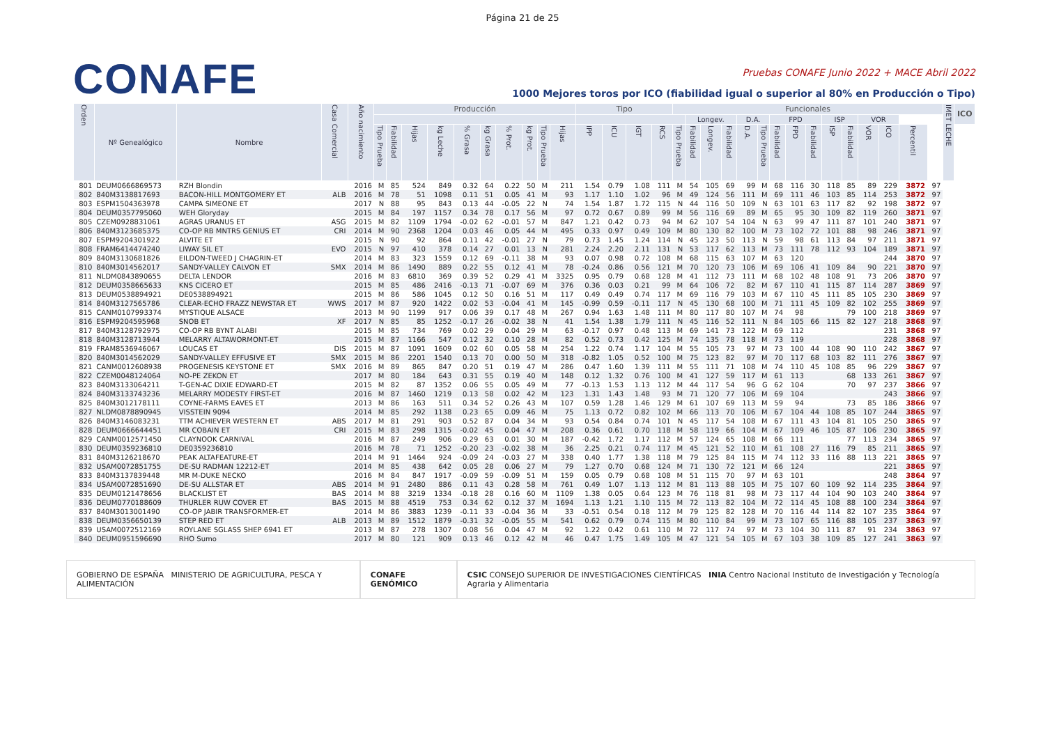Página 21 de 25
CONAFE
Pruebas CONAFE Junio 2022 + MACE Abril 2022
1000 Mejores toros por ICO (fiabilidad igual o superior al 80% en Producción o Tipo)
| Orden | Nº Genealógico | Nombre | Casa Comercial | Año nacimiento | Producción | | | | | | | | | | Tipo | | | | Funcionales | | | | | | | | | | | | | | | IMET LECHE | ICO |
| --- | --- | --- | --- | --- | --- | --- | --- | --- | --- | --- | --- | --- | --- | --- | --- | --- | --- | --- | --- | --- | --- | --- | --- | --- | --- | --- | --- | --- | --- | --- | --- | --- | --- | --- | --- |
| | | | | | | | | | | | | | | | | | | | | Longev. | | | D.A. | | FPD | | | ISP | | VOR | | | | | |
| | | | | | Tipo Prueba | Fiabilidad | Hijas | kg Leche | % Grasa | kg Grasa | % Prot. | kg Prot. | Tipo Prueba | Hijas | IPP | ICU | IGT | RCS | Tipo Prueba | Fiabilidad | Longev. | Fiabilidad | D.A. | Tipo Prueba | Fiabilidad | FPD | Fiabilidad | ISP | Fiabilidad | VOR | ICO | Percentil | | | |
| 801 | DEUM0666869573 | RZH Blondin | | 2016 | M | 85 | 524 | 849 | 0.32 | 64 | 0.22 | 50 | M | 211 | 1.54 | 0.79 | 1.08 | 111 | M | 54 | 105 | 69 | 99 | M | 68 | 116 | 30 | 118 | 85 | 89 | 229 | 3872 | 97 | | |
| 802 | 840M3138817693 | BACON-HILL MONTGOMERY ET | ALB | 2016 | M | 78 | 51 | 1098 | 0.11 | 51 | 0.05 | 41 | M | 93 | 1.17 | 1.10 | 1.02 | 96 | M | 49 | 124 | 56 | 111 | M | 69 | 111 | 46 | 103 | 85 | 114 | 253 | 3872 | 97 | | |
| 803 | ESPM1504363978 | CAMPA SIMEONE ET | | 2017 | N | 88 | 95 | 843 | 0.13 | 44 | -0.05 | 22 | N | 74 | 1.54 | 1.87 | 1.72 | 115 | N | 44 | 116 | 50 | 109 | N | 63 | 101 | 63 | 117 | 82 | 92 | 198 | 3872 | 97 | | |
| 804 | DEUM0357795060 | WEH Gloryday | | 2015 | M | 84 | 197 | 1157 | 0.34 | 78 | 0.17 | 56 | M | 97 | 0.72 | 0.67 | 0.89 | 99 | M | 56 | 116 | 69 | 89 | M | 65 | 95 | 30 | 109 | 82 | 119 | 260 | 3871 | 97 | | |
| 805 | CZEM0928831061 | AGRAS URANUS ET | ASG | 2015 | M | 82 | 1109 | 1794 | -0.02 | 62 | -0.01 | 57 | M | 847 | 1.21 | 0.42 | 0.73 | 94 | M | 62 | 107 | 54 | 104 | N | 63 | 99 | 47 | 111 | 87 | 101 | 240 | 3871 | 97 | | |
| 806 | 840M3123685375 | CO-OP RB MNTRS GENIUS ET | CRI | 2014 | M | 90 | 2368 | 1204 | 0.03 | 46 | 0.05 | 44 | M | 495 | 0.33 | 0.97 | 0.49 | 109 | M | 80 | 130 | 82 | 100 | M | 73 | 102 | 72 | 101 | 88 | 98 | 246 | 3871 | 97 | | |
| 807 | ESPM9204301922 | ALVITE ET | | 2015 | N | 90 | 92 | 864 | 0.11 | 42 | -0.01 | 27 | N | 79 | 0.73 | 1.45 | 1.24 | 114 | N | 45 | 123 | 50 | 113 | N | 59 | 98 | 61 | 113 | 84 | 97 | 211 | 3871 | 97 | | |
| 808 | FRAM6414474240 | LIWAY SIL ET | EVO | 2015 | N | 97 | 410 | 378 | 0.14 | 27 | 0.01 | 13 | N | 281 | 2.24 | 2.20 | 2.11 | 131 | N | 53 | 117 | 62 | 113 | M | 73 | 111 | 78 | 112 | 93 | 104 | 189 | 3871 | 97 | | |
| 809 | 840M3130681826 | EILDON-TWEED J CHAGRIN-ET | | 2014 | M | 83 | 323 | 1559 | 0.12 | 69 | -0.11 | 38 | M | 93 | 0.07 | 0.98 | 0.72 | 108 | M | 68 | 115 | 63 | 107 | M | 63 | 120 | | | | | 244 | 3870 | 97 | | |
| 810 | 840M3014562017 | SANDY-VALLEY CALVON ET | SMX | 2014 | M | 86 | 1490 | 889 | 0.22 | 55 | 0.12 | 41 | M | 78 | -0.24 | 0.86 | 0.56 | 121 | M | 70 | 120 | 73 | 106 | M | 69 | 106 | 41 | 109 | 84 | 90 | 221 | 3870 | 97 | | |
| 811 | NLDM0843890655 | DELTA LENDOR | | 2016 | M | 83 | 6810 | 369 | 0.39 | 52 | 0.29 | 41 | M | 3325 | 0.95 | 0.79 | 0.68 | 128 | M | 41 | 112 | 73 | 111 | M | 68 | 102 | 48 | 108 | 91 | 73 | 206 | 3870 | 97 | | |
| 812 | DEUM0358665633 | KNS CICERO ET | | 2015 | M | 85 | 486 | 2416 | -0.13 | 71 | -0.07 | 69 | M | 376 | 0.36 | 0.03 | 0.21 | 99 | M | 64 | 106 | 72 | 82 | M | 67 | 110 | 41 | 115 | 87 | 114 | 287 | 3869 | 97 | | |
| 813 | DEUM0538894921 | DE0538894921 | | 2015 | M | 86 | 586 | 1045 | 0.12 | 50 | 0.16 | 51 | M | 117 | 0.49 | 0.49 | 0.74 | 117 | M | 69 | 116 | 79 | 103 | M | 67 | 110 | 45 | 111 | 85 | 105 | 230 | 3869 | 97 | | |
| 814 | 840M3127565786 | CLEAR-ECHO FRAZZ NEWSTAR ET | WWS | 2017 | M | 87 | 920 | 1422 | 0.02 | 53 | -0.04 | 41 | M | 145 | -0.99 | 0.59 | -0.11 | 117 | N | 45 | 130 | 68 | 100 | M | 71 | 111 | 45 | 109 | 82 | 102 | 255 | 3869 | 97 | | |
| 815 | CANM0107993374 | MYSTIQUE ALSACE | | 2013 | M | 90 | 1199 | 917 | 0.06 | 39 | 0.17 | 48 | M | 267 | 0.94 | 1.63 | 1.48 | 111 | M | 80 | 117 | 80 | 107 | M | 74 | 98 | | | 79 | 100 | 218 | 3869 | 97 | | |
| 816 | ESPM9204595968 | SNOB ET | XF | 2017 | N | 85 | 85 | 1252 | -0.17 | 26 | -0.02 | 38 | N | 41 | 1.54 | 1.38 | 1.79 | 111 | N | 45 | 116 | 52 | 111 | N | 84 | 105 | 66 | 115 | 82 | 127 | 218 | 3868 | 97 | | |
| 817 | 840M3128792975 | CO-OP RB BYNT ALABI | | 2015 | M | 85 | 734 | 769 | 0.02 | 29 | 0.04 | 29 | M | 63 | -0.17 | 0.97 | 0.48 | 113 | M | 69 | 141 | 73 | 122 | M | 69 | 112 | | | | | 231 | 3868 | 97 | | |
| 818 | 840M3128713944 | MELARRY ALTAWORMONT-ET | | 2015 | M | 87 | 1166 | 547 | 0.12 | 32 | 0.10 | 28 | M | 82 | 0.52 | 0.73 | 0.42 | 125 | M | 74 | 135 | 78 | 118 | M | 73 | 119 | | | | | 228 | 3868 | 97 | | |
| 819 | FRAM8536946067 | LOUCAS ET | DIS | 2015 | M | 87 | 1091 | 1609 | 0.02 | 60 | 0.05 | 58 | M | 254 | 1.22 | 0.74 | 1.17 | 104 | M | 55 | 105 | 73 | 97 | M | 73 | 100 | 44 | 108 | 90 | 110 | 242 | 3867 | 97 | | |
| 820 | 840M3014562029 | SANDY-VALLEY EFFUSIVE ET | SMX | 2015 | M | 86 | 2201 | 1540 | 0.13 | 70 | 0.00 | 50 | M | 318 | -0.82 | 1.05 | 0.52 | 100 | M | 75 | 123 | 82 | 97 | M | 70 | 117 | 68 | 103 | 82 | 111 | 276 | 3867 | 97 | | |
| 821 | CANM0012608938 | PROGENESIS KEYSTONE ET | SMX | 2016 | M | 89 | 865 | 847 | 0.20 | 51 | 0.19 | 47 | M | 286 | 0.47 | 1.60 | 1.39 | 111 | M | 55 | 111 | 71 | 108 | M | 74 | 110 | 45 | 108 | 85 | 96 | 229 | 3867 | 97 | | |
| 822 | CZEM0048124064 | NO-PE ZEKON ET | | 2017 | M | 80 | 184 | 643 | 0.31 | 55 | 0.19 | 40 | M | 148 | 0.12 | 1.32 | 0.76 | 100 | M | 41 | 127 | 59 | 117 | M | 61 | 113 | | | 68 | 133 | 261 | 3867 | 97 | | |
| 823 | 840M3133064211 | T-GEN-AC DIXIE EDWARD-ET | | 2015 | M | 82 | 87 | 1352 | 0.06 | 55 | 0.05 | 49 | M | 77 | -0.13 | 1.53 | 1.13 | 112 | M | 44 | 117 | 54 | 96 | G | 62 | 104 | | | 70 | 97 | 237 | 3866 | 97 | | |
| 824 | 840M3133743236 | MELARRY MODESTY FIRST-ET | | 2016 | M | 87 | 1460 | 1219 | 0.13 | 58 | 0.02 | 42 | M | 123 | 1.31 | 1.43 | 1.48 | 93 | M | 71 | 120 | 77 | 106 | M | 69 | 104 | | | | | 243 | 3866 | 97 | | |
| 825 | 840M3012178111 | COYNE-FARMS EAVES ET | | 2013 | M | 86 | 163 | 511 | 0.34 | 52 | 0.26 | 43 | M | 107 | 0.59 | 1.28 | 1.46 | 129 | M | 61 | 107 | 69 | 113 | M | 59 | 94 | | | 73 | 85 | 186 | 3866 | 97 | | |
| 827 | NLDM0878890945 | VISSTEIN 9094 | | 2014 | M | 85 | 292 | 1138 | 0.23 | 65 | 0.09 | 46 | M | 75 | 1.13 | 0.72 | 0.82 | 102 | M | 66 | 113 | 70 | 106 | M | 67 | 104 | 44 | 108 | 85 | 107 | 244 | 3865 | 97 | | |
| 826 | 840M3146083231 | TTM ACHIEVER WESTERN ET | ABS | 2017 | M | 81 | 291 | 903 | 0.52 | 87 | 0.04 | 34 | M | 93 | 0.54 | 0.84 | 0.74 | 101 | N | 45 | 117 | 54 | 108 | M | 67 | 111 | 43 | 104 | 81 | 105 | 250 | 3865 | 97 | | |
| 828 | DEUM0666644451 | MR COBAIN ET | CRI | 2015 | M | 83 | 298 | 1315 | -0.02 | 45 | 0.04 | 47 | M | 208 | 0.36 | 0.61 | 0.70 | 118 | M | 58 | 119 | 66 | 104 | M | 67 | 109 | 46 | 105 | 87 | 106 | 230 | 3865 | 97 | | |
| 829 | CANM0012571450 | CLAYNOOK CARNIVAL | | 2016 | M | 87 | 249 | 906 | 0.29 | 63 | 0.01 | 30 | M | 187 | -0.42 | 1.72 | 1.17 | 112 | M | 57 | 124 | 65 | 108 | M | 66 | 111 | | | 77 | 113 | 234 | 3865 | 97 | | |
| 830 | DEUM0359236810 | DE0359236810 | | 2016 | M | 78 | 71 | 1252 | -0.20 | 23 | -0.02 | 38 | M | 36 | 2.25 | 0.21 | 0.74 | 117 | M | 45 | 121 | 52 | 110 | M | 61 | 108 | 27 | 116 | 79 | 85 | 211 | 3865 | 97 | | |
| 831 | 840M3126218670 | PEAK ALTAFEATURE-ET | | 2014 | M | 91 | 1464 | 924 | -0.09 | 24 | -0.03 | 27 | M | 338 | 0.40 | 1.77 | 1.38 | 118 | M | 79 | 125 | 84 | 115 | M | 74 | 112 | 33 | 116 | 88 | 113 | 221 | 3865 | 97 | | |
| 832 | USAM0072851755 | DE-SU RADMAN 12212-ET | | 2014 | M | 85 | 438 | 642 | 0.05 | 28 | 0.06 | 27 | M | 79 | 1.27 | 0.70 | 0.68 | 124 | M | 71 | 130 | 72 | 121 | M | 66 | 124 | | | | | 221 | 3865 | 97 | | |
| 833 | 840M3137839448 | MR M-DUKE NECKO | | 2016 | M | 84 | 847 | 1917 | -0.09 | 59 | -0.09 | 51 | M | 159 | 0.05 | 0.79 | 0.68 | 108 | M | 51 | 115 | 70 | 97 | M | 63 | 101 | | | | | 248 | 3864 | 97 | | |
| 834 | USAM0072851690 | DE-SU ALLSTAR ET | ABS | 2014 | M | 91 | 2480 | 886 | 0.11 | 43 | 0.28 | 58 | M | 761 | 0.49 | 1.07 | 1.13 | 112 | M | 81 | 113 | 88 | 105 | M | 75 | 107 | 60 | 109 | 92 | 114 | 235 | 3864 | 97 | | |
| 835 | DEUM0121478656 | BLACKLIST ET | BAS | 2014 | M | 88 | 3219 | 1334 | -0.18 | 28 | 0.16 | 60 | M | 1109 | 1.38 | 0.05 | 0.64 | 123 | M | 76 | 118 | 81 | 98 | M | 73 | 117 | 44 | 104 | 90 | 103 | 240 | 3864 | 97 | | |
| 836 | DEUM0770188609 | THURLER RUW COVER ET | BAS | 2015 | M | 88 | 4519 | 753 | 0.34 | 62 | 0.12 | 37 | M | 1694 | 1.13 | 1.21 | 1.10 | 115 | M | 72 | 113 | 82 | 104 | M | 72 | 114 | 45 | 108 | 88 | 100 | 234 | 3864 | 97 | | |
| 837 | 840M3013001490 | CO-OP JABIR TRANSFORMER-ET | | 2014 | M | 86 | 3883 | 1239 | -0.11 | 33 | -0.04 | 36 | M | 33 | -0.51 | 0.54 | 0.18 | 112 | M | 79 | 125 | 82 | 128 | M | 70 | 116 | 44 | 114 | 82 | 107 | 235 | 3864 | 97 | | |
| 838 | DEUM0356650139 | STEP RED ET | ALB | 2013 | M | 89 | 1512 | 1879 | -0.31 | 32 | -0.05 | 55 | M | 541 | 0.62 | 0.79 | 0.74 | 115 | M | 80 | 110 | 84 | 99 | M | 73 | 107 | 65 | 116 | 88 | 105 | 237 | 3863 | 97 | | |
| 839 | USAM0072512169 | ROYLANE SGLASS SHEP 6941 ET | | 2013 | M | 87 | 278 | 1307 | 0.08 | 56 | 0.04 | 47 | M | 92 | 1.22 | 0.42 | 0.61 | 110 | M | 72 | 117 | 74 | 97 | M | 73 | 104 | 30 | 111 | 87 | 91 | 234 | 3863 | 97 | | |
| 840 | DEUM0951596690 | RHO Sumo | | 2017 | M | 80 | 121 | 909 | 0.13 | 46 | 0.12 | 42 | M | 46 | 0.47 | 1.75 | 1.49 | 105 | M | 47 | 121 | 54 | 105 | M | 67 | 103 | 38 | 109 | 85 | 127 | 241 | 3863 | 97 | | |
GOBIERNO DE ESPAÑA MINISTERIO DE AGRICULTURA, PESCA Y ALIMENTACIÓN
CONAFE GENÓMICO CSIC CONSEJO SUPERIOR DE INVESTIGACIONES CIENTÍFICAS INIA Centro Nacional Instituto de Investigación y Tecnología Agraria y Alimentaria